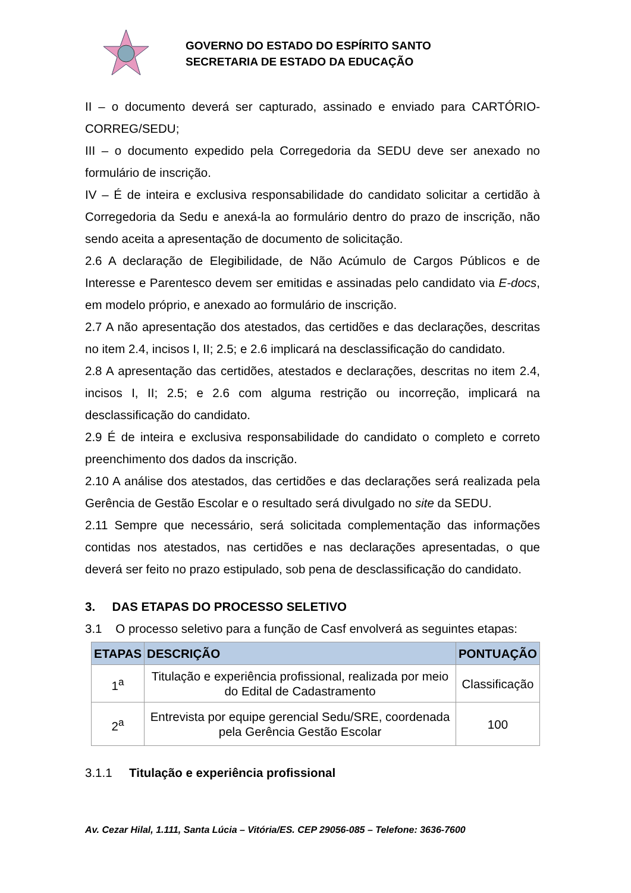GOVERNO DO ESTADO DO ESPÍRITO SANTO
SECRETARIA DE ESTADO DA EDUCAÇÃO
II – o documento deverá ser capturado, assinado e enviado para CARTÓRIO-CORREG/SEDU;
III – o documento expedido pela Corregedoria da SEDU deve ser anexado no formulário de inscrição.
IV – É de inteira e exclusiva responsabilidade do candidato solicitar a certidão à Corregedoria da Sedu e anexá-la ao formulário dentro do prazo de inscrição, não sendo aceita a apresentação de documento de solicitação.
2.6 A declaração de Elegibilidade, de Não Acúmulo de Cargos Públicos e de Interesse e Parentesco devem ser emitidas e assinadas pelo candidato via E-docs, em modelo próprio, e anexado ao formulário de inscrição.
2.7 A não apresentação dos atestados, das certidões e das declarações, descritas no item 2.4, incisos I, II; 2.5; e 2.6 implicará na desclassificação do candidato.
2.8 A apresentação das certidões, atestados e declarações, descritas no item 2.4, incisos I, II; 2.5; e 2.6 com alguma restrição ou incorreção, implicará na desclassificação do candidato.
2.9 É de inteira e exclusiva responsabilidade do candidato o completo e correto preenchimento dos dados da inscrição.
2.10 A análise dos atestados, das certidões e das declarações será realizada pela Gerência de Gestão Escolar e o resultado será divulgado no site da SEDU.
2.11 Sempre que necessário, será solicitada complementação das informações contidas nos atestados, nas certidões e nas declarações apresentadas, o que deverá ser feito no prazo estipulado, sob pena de desclassificação do candidato.
3. DAS ETAPAS DO PROCESSO SELETIVO
3.1 O processo seletivo para a função de Casf envolverá as seguintes etapas:
| ETAPAS | DESCRIÇÃO | PONTUAÇÃO |
| --- | --- | --- |
| 1<sup>a</sup> | Titulação e experiência profissional, realizada por meio do Edital de Cadastramento | Classificação |
| 2<sup>a</sup> | Entrevista por equipe gerencial Sedu/SRE, coordenada pela Gerência Gestão Escolar | 100 |
3.1.1 Titulação e experiência profissional
Av. Cezar Hilal, 1.111, Santa Lúcia – Vitória/ES. CEP 29056-085 – Telefone: 3636-7600